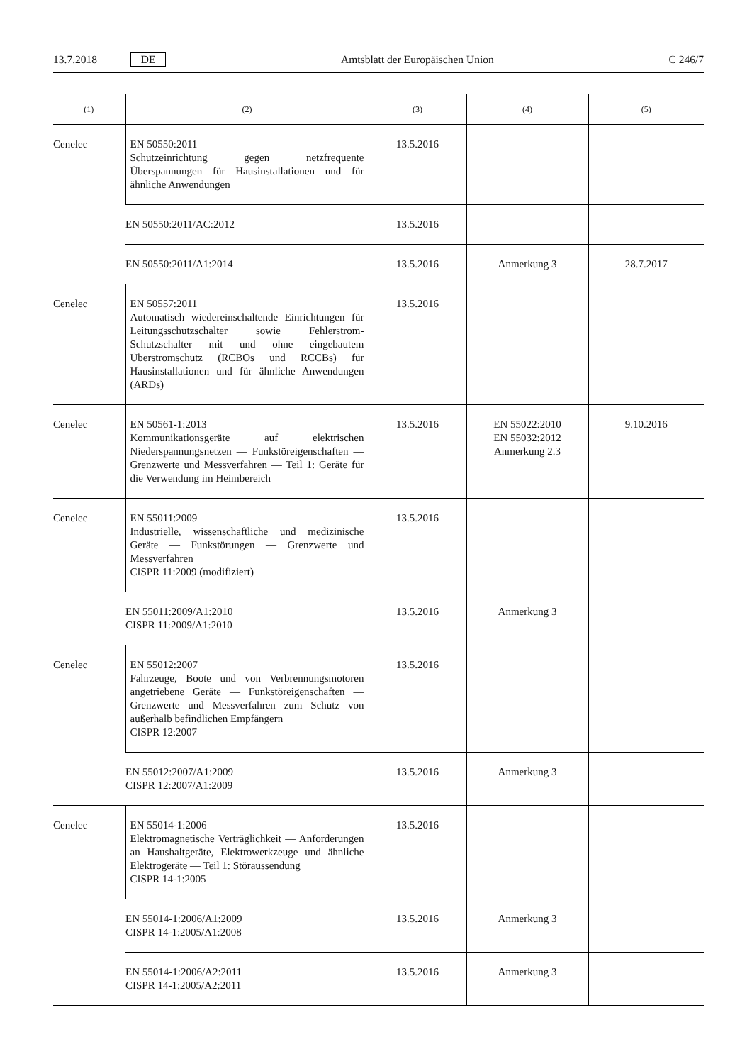13.7.2018 DE Amtsblatt der Europäischen Union C 246/7
| (1) | (2) | (3) | (4) | (5) |
| --- | --- | --- | --- | --- |
| Cenelec | EN 50550:2011 Schutzeinrichtung gegen netzfrequente Überspannungen für Hausinstallationen und für ähnliche Anwendungen | 13.5.2016 | | |
| | EN 50550:2011/AC:2012 | 13.5.2016 | | |
| | EN 50550:2011/A1:2014 | 13.5.2016 | Anmerkung 3 | 28.7.2017 |
| Cenelec | EN 50557:2011 Automatisch wiedereinschaltende Einrichtungen für Leitungsschutzschalter sowie Fehlerstrom-Schutzschalter mit und ohne eingebautem Überstromschutz (RCBOs und RCCBs) für Hausinstallationen und für ähnliche Anwendungen (ARDs) | 13.5.2016 | | |
| Cenelec | EN 50561-1:2013 Kommunikationsgeräte auf elektrischen Niederspannungsnetzen — Funkstöreigenschaften — Grenzwerte und Messverfahren — Teil 1: Geräte für die Verwendung im Heimbereich | 13.5.2016 | EN 55022:2010 EN 55032:2012 Anmerkung 2.3 | 9.10.2016 |
| Cenelec | EN 55011:2009 Industrielle, wissenschaftliche und medizinische Geräte — Funkstörungen — Grenzwerte und Messverfahren CISPR 11:2009 (modifiziert) | 13.5.2016 | | |
| | EN 55011:2009/A1:2010 CISPR 11:2009/A1:2010 | 13.5.2016 | Anmerkung 3 | |
| Cenelec | EN 55012:2007 Fahrzeuge, Boote und von Verbrennungsmotoren angetriebene Geräte — Funkstöreigenschaften — Grenzwerte und Messverfahren zum Schutz von außerhalb befindlichen Empfängern CISPR 12:2007 | 13.5.2016 | | |
| | EN 55012:2007/A1:2009 CISPR 12:2007/A1:2009 | 13.5.2016 | Anmerkung 3 | |
| Cenelec | EN 55014-1:2006 Elektromagnetische Verträglichkeit — Anforderungen an Haushaltgeräte, Elektrowerkzeuge und ähnliche Elektrogeräte — Teil 1: Störaussendung CISPR 14-1:2005 | 13.5.2016 | | |
| | EN 55014-1:2006/A1:2009 CISPR 14-1:2005/A1:2008 | 13.5.2016 | Anmerkung 3 | |
| | EN 55014-1:2006/A2:2011 CISPR 14-1:2005/A2:2011 | 13.5.2016 | Anmerkung 3 | |